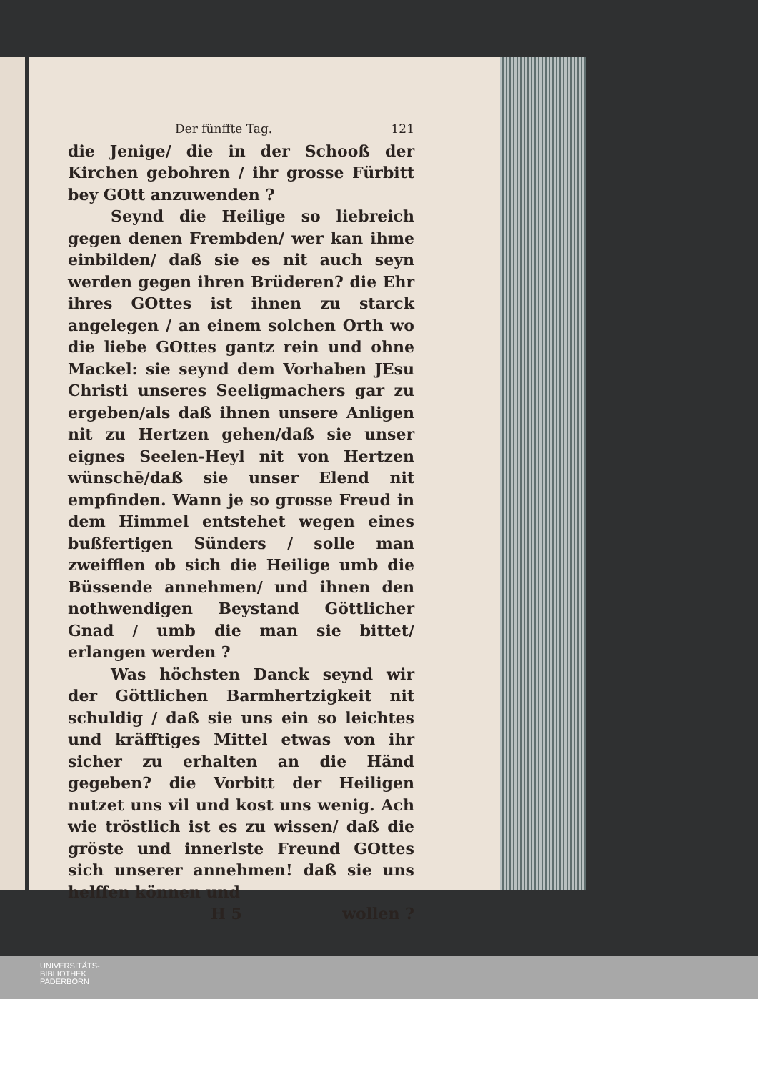Der fünffte Tag. 121
die Jenige/ die in der Schooß der Kirchen gebohren / ihr grosse Fürbitt bey GOtt anzuwenden ?
Seynd die Heilige so liebreich gegen denen Frembden/ wer kan ihme einbilden/ daß sie es nit auch seyn werden gegen ihren Brüderen? die Ehr ihres GOttes ist ihnen zu starck angelegen / an einem solchen Orth wo die liebe GOttes gantz rein und ohne Mackel: sie seynd dem Vorhaben JEsu Christi unseres Seeligmachers gar zu ergeben/als daß ihnen unsere Anligen nit zu Hertzen gehen/daß sie unser eignes Seelen-Heyl nit von Hertzen wünschē/daß sie unser Elend nit empfinden. Wann je so grosse Freud in dem Himmel entstehet wegen eines bußfertigen Sünders / solle man zweifflen ob sich die Heilige umb die Büssende annehmen/ und ihnen den nothwendigen Beystand Göttlicher Gnad / umb die man sie bittet/ erlangen werden ?
Was höchsten Danck seynd wir der Göttlichen Barmhertzigkeit nit schuldig / daß sie uns ein so leichtes und kräfftiges Mittel etwas von ihr sicher zu erhalten an die Händ gegeben? die Vorbitt der Heiligen nutzet uns vil und kost uns wenig. Ach wie tröstlich ist es zu wissen/ daß die gröste und innerlste Freund GOttes sich unserer annehmen! daß sie uns helffen können und
H 5 wollen ?
UNIVERSITÄTS-
BIBLIOTHEK
PADERBORN